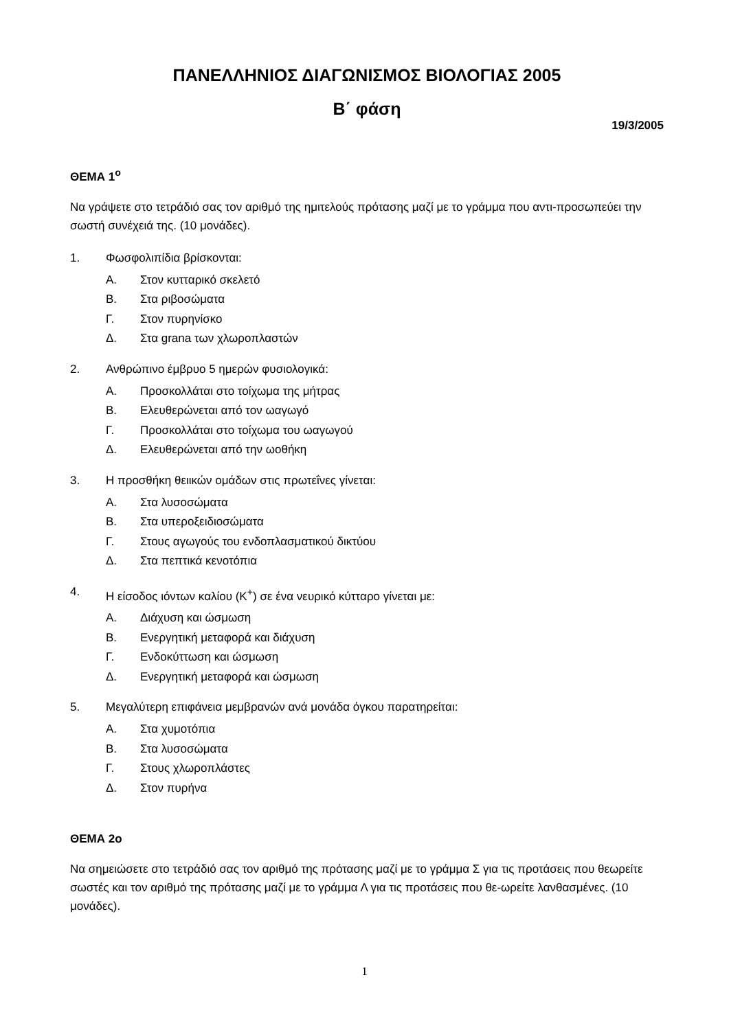ΠΑΝΕΛΛΗΝΙΟΣ ΔΙΑΓΩΝΙΣΜΟΣ ΒΙΟΛΟΓΙΑΣ 2005
Β΄ φάση
19/3/2005
ΘΕΜΑ 1<sup>ο</sup>
Να γράψετε στο τετράδιό σας τον αριθμό της ημιτελούς πρότασης μαζί με το γράμμα που αντι-προσωπεύει την σωστή συνέχειά της. (10 μονάδες).
1. Φωσφολιπίδια βρίσκονται:
Α. Στον κυτταρικό σκελετό
Β. Στα ριβοσώματα
Γ. Στον πυρηνίσκο
Δ. Στα grana των χλωροπλαστών
2. Ανθρώπινο έμβρυο 5 ημερών φυσιολογικά:
Α. Προσκολλάται στο τοίχωμα της μήτρας
Β. Ελευθερώνεται από τον ωαγωγό
Γ. Προσκολλάται στο τοίχωμα του ωαγωγού
Δ. Ελευθερώνεται από την ωοθήκη
3. Η προσθήκη θειικών ομάδων στις πρωτεΐνες γίνεται:
Α. Στα λυσοσώματα
Β. Στα υπεροξειδιοσώματα
Γ. Στους αγωγούς του ενδοπλασματικού δικτύου
Δ. Στα πεπτικά κενοτόπια
4. Η είσοδος ιόντων καλίου (K<sup>+</sup>) σε ένα νευρικό κύτταρο γίνεται με:
Α. Διάχυση και ώσμωση
Β. Ενεργητική μεταφορά και διάχυση
Γ. Ενδοκύττωση και ώσμωση
Δ. Ενεργητική μεταφορά και ώσμωση
5. Μεγαλύτερη επιφάνεια μεμβρανών ανά μονάδα όγκου παρατηρείται:
Α. Στα χυμοτόπια
Β. Στα λυσοσώματα
Γ. Στους χλωροπλάστες
Δ. Στον πυρήνα
ΘΕΜΑ 2ο
Να σημειώσετε στο τετράδιό σας τον αριθμό της πρότασης μαζί με το γράμμα Σ για τις προτάσεις που θεωρείτε σωστές και τον αριθμό της πρότασης μαζί με το γράμμα Λ για τις προτάσεις που θε-ωρείτε λανθασμένες. (10 μονάδες).
1